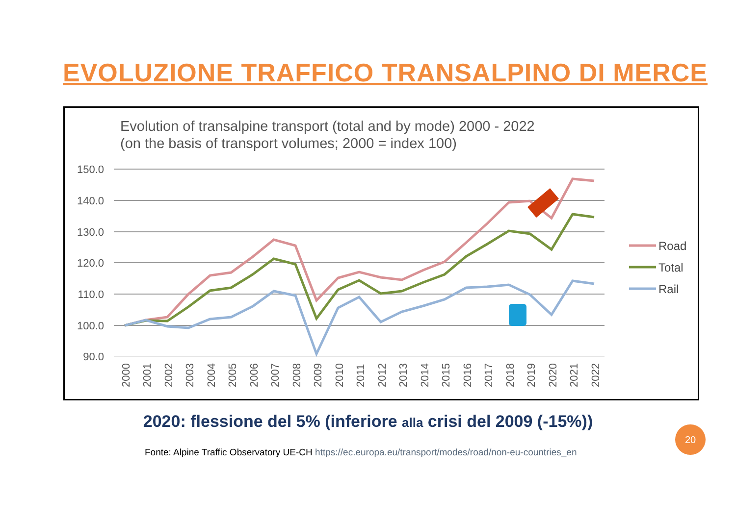EVOLUZIONE TRAFFICO TRANSALPINO DI MERCE
Evolution of transalpine transport (total and by mode) 2000 - 2022
(on the basis of transport volumes; 2000 = index 100)
150.0
140.0
130.0
120.0
110.0
100.0
90.0
Road
Total
Rail
2000
2001
2002
2003
2004
2005
2006
2007
2008
2009
2010
2011
2012
2013
2014
2015
2016
2017
2018
2019
2020
2021
2022
2020: flessione del 5% (inferiore alla crisi del 2009 (-15%))
Fonte: Alpine Traffic Observatory UE-CH https://ec.europa.eu/transport/modes/road/non-eu-countries_en
20